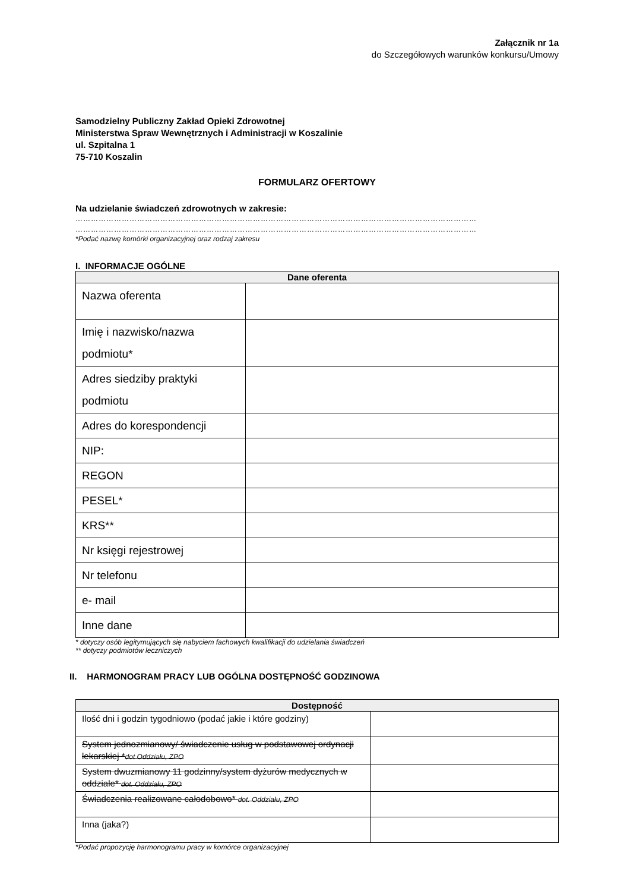Załącznik nr 1a
do Szczegółowych warunków konkursu/Umowy
Samodzielny Publiczny Zakład Opieki Zdrowotnej
Ministerstwa Spraw Wewnętrznych i Administracji w Koszalinie
ul. Szpitalna 1
75-710 Koszalin
FORMULARZ OFERTOWY
Na udzielanie świadczeń zdrowotnych w zakresie:
…………………………………………………………………………………………………………………………………………
…………………………………………………………………………………………………………………………………………
*Podać nazwę komórki organizacyjnej oraz rodzaj zakresu
I. INFORMACJE OGÓLNE
| Dane oferenta | |
| --- | --- |
| Nazwa oferenta | |
| Imię i nazwisko/nazwa podmiotu* | |
| Adres siedziby praktyki podmiotu | |
| Adres do korespondencji | |
| NIP: | |
| REGON | |
| PESEL* | |
| KRS** | |
| Nr księgi rejestrowej | |
| Nr telefonu | |
| e- mail | |
| Inne dane | |
* dotyczy osób legitymujących się nabyciem fachowych kwalifikacji do udzielania świadczeń
** dotyczy podmiotów leczniczych
II. HARMONOGRAM PRACY LUB OGÓLNA DOSTĘPNOŚĆ GODZINOWA
| Dostępność | |
| --- | --- |
| Ilość dni i godzin tygodniowo (podać jakie i które godziny) | |
| System jednozmianowy/ świadczenie usług w podstawowej ordynacji lekarskiej * dot Oddziału, ZPO | |
| System dwuzmianowy 11 godzinny/system dyżurów medycznych w oddziale* dot. Oddziału, ZPO | |
| Świadczenia realizowane całodobowo* dot. Oddziału, ZPO | |
| Inna (jaka?) | |
*Podać propozycję harmonogramu pracy w komórce organizacyjnej